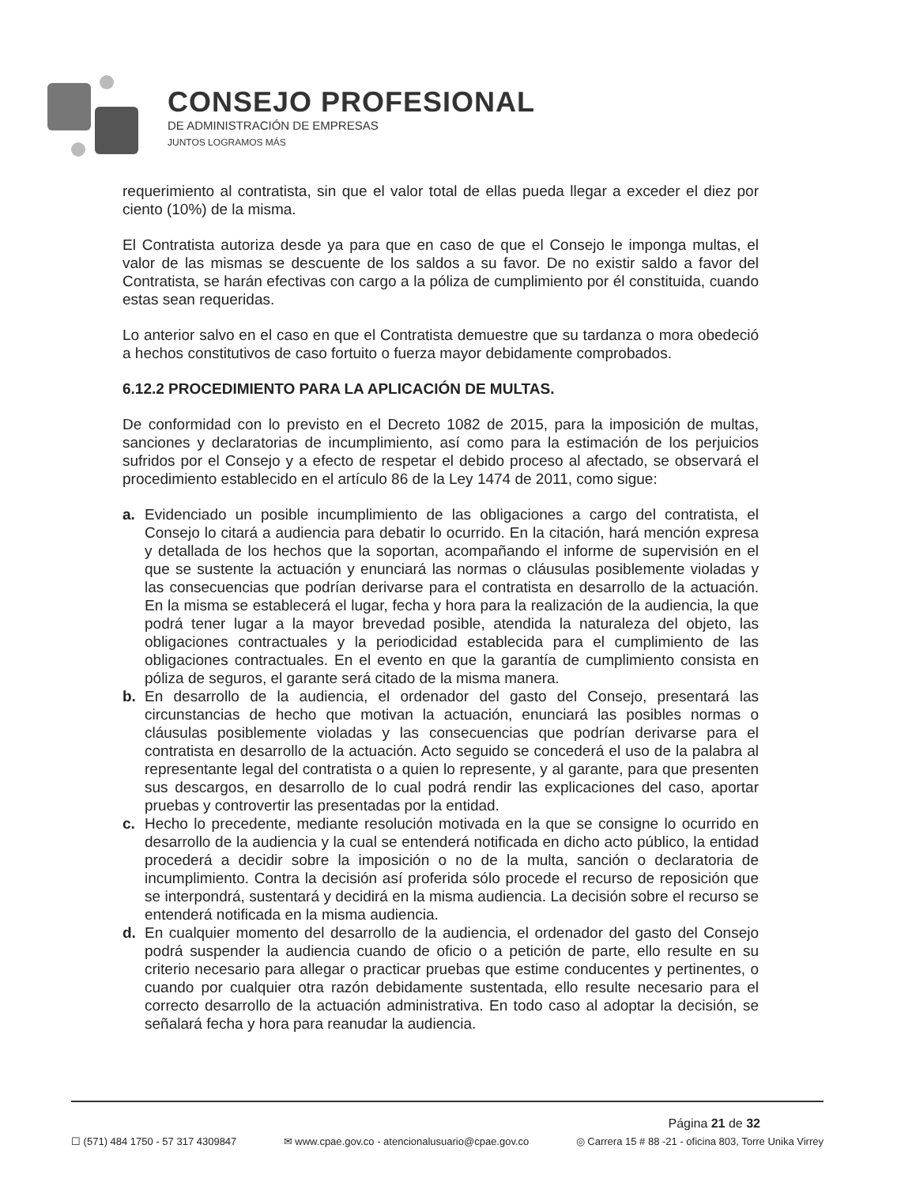CONSEJO PROFESIONAL
DE ADMINISTRACIÓN DE EMPRESAS
JUNTOS LOGRAMOS MÁS
requerimiento al contratista, sin que el valor total de ellas pueda llegar a exceder el diez por ciento (10%) de la misma.
El Contratista autoriza desde ya para que en caso de que el Consejo le imponga multas, el valor de las mismas se descuente de los saldos a su favor. De no existir saldo a favor del Contratista, se harán efectivas con cargo a la póliza de cumplimiento por él constituida, cuando estas sean requeridas.
Lo anterior salvo en el caso en que el Contratista demuestre que su tardanza o mora obedeció a hechos constitutivos de caso fortuito o fuerza mayor debidamente comprobados.
6.12.2 PROCEDIMIENTO PARA LA APLICACIÓN DE MULTAS.
De conformidad con lo previsto en el Decreto 1082 de 2015, para la imposición de multas, sanciones y declaratorias de incumplimiento, así como para la estimación de los perjuicios sufridos por el Consejo y a efecto de respetar el debido proceso al afectado, se observará el procedimiento establecido en el artículo 86 de la Ley 1474 de 2011, como sigue:
a. Evidenciado un posible incumplimiento de las obligaciones a cargo del contratista, el Consejo lo citará a audiencia para debatir lo ocurrido. En la citación, hará mención expresa y detallada de los hechos que la soportan, acompañando el informe de supervisión en el que se sustente la actuación y enunciará las normas o cláusulas posiblemente violadas y las consecuencias que podrían derivarse para el contratista en desarrollo de la actuación. En la misma se establecerá el lugar, fecha y hora para la realización de la audiencia, la que podrá tener lugar a la mayor brevedad posible, atendida la naturaleza del objeto, las obligaciones contractuales y la periodicidad establecida para el cumplimiento de las obligaciones contractuales. En el evento en que la garantía de cumplimiento consista en póliza de seguros, el garante será citado de la misma manera.
b. En desarrollo de la audiencia, el ordenador del gasto del Consejo, presentará las circunstancias de hecho que motivan la actuación, enunciará las posibles normas o cláusulas posiblemente violadas y las consecuencias que podrían derivarse para el contratista en desarrollo de la actuación. Acto seguido se concederá el uso de la palabra al representante legal del contratista o a quien lo represente, y al garante, para que presenten sus descargos, en desarrollo de lo cual podrá rendir las explicaciones del caso, aportar pruebas y controvertir las presentadas por la entidad.
c. Hecho lo precedente, mediante resolución motivada en la que se consigne lo ocurrido en desarrollo de la audiencia y la cual se entenderá notificada en dicho acto público, la entidad procederá a decidir sobre la imposición o no de la multa, sanción o declaratoria de incumplimiento. Contra la decisión así proferida sólo procede el recurso de reposición que se interpondrá, sustentará y decidirá en la misma audiencia. La decisión sobre el recurso se entenderá notificada en la misma audiencia.
d. En cualquier momento del desarrollo de la audiencia, el ordenador del gasto del Consejo podrá suspender la audiencia cuando de oficio o a petición de parte, ello resulte en su criterio necesario para allegar o practicar pruebas que estime conducentes y pertinentes, o cuando por cualquier otra razón debidamente sustentada, ello resulte necesario para el correcto desarrollo de la actuación administrativa. En todo caso al adoptar la decisión, se señalará fecha y hora para reanudar la audiencia.
Página 21 de 32
☐ (571) 484 1750 - 57 317 4309847 ✉ www.cpae.gov.co - atencionalusuario@cpae.gov.co ◎ Carrera 15 # 88 -21 - oficina 803, Torre Unika Virrey